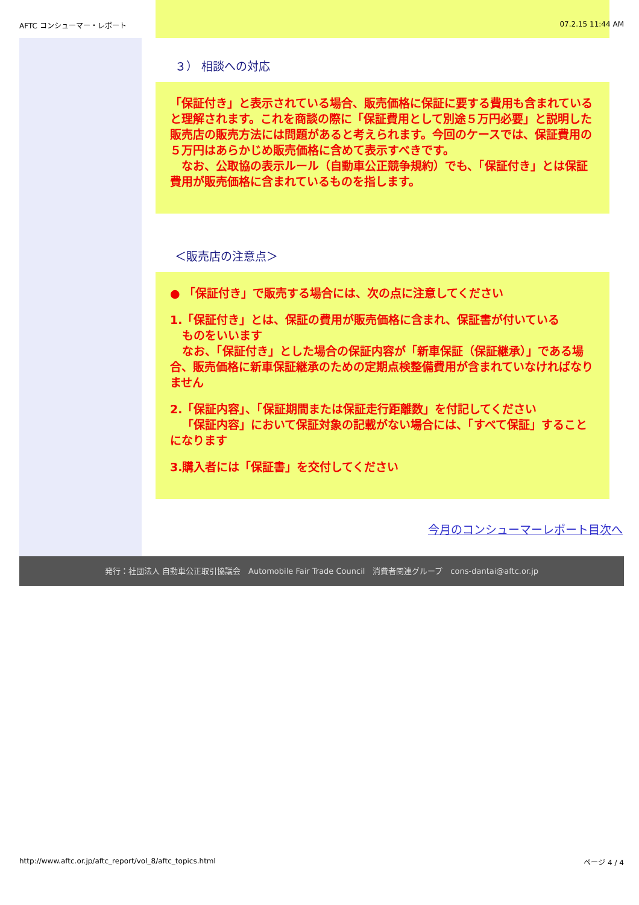AFTC コンシューマー・レポート 07.2.15 11:44 AM
３） 相談への対応
「保証付き」と表示されている場合、販売価格に保証に要する費用も含まれていると理解されます。これを商談の際に「保証費用として別途５万円必要」と説明した販売店の販売方法には問題があると考えられます。今回のケースでは、保証費用の５万円はあらかじめ販売価格に含めて表示すべきです。
　なお、公取協の表示ルール（自動車公正競争規約）でも、「保証付き」とは保証費用が販売価格に含まれているものを指します。
＜販売店の注意点＞
● 「保証付き」で販売する場合には、次の点に注意してください
1.「保証付き」とは、保証の費用が販売価格に含まれ、保証書が付いている
ものをいいます
なお、「保証付き」とした場合の保証内容が「新車保証（保証継承）」である場合、販売価格に新車保証継承のための定期点検整備費用が含まれていなければなりません
2.「保証内容」、「保証期間または保証走行距離数」を付記してください
「保証内容」において保証対象の記載がない場合には、「すべて保証」することになります
3.購入者には「保証書」を交付してください
今月のコンシューマーレポート目次へ
発行：社団法人 自動車公正取引協議会　Automobile Fair Trade Council　消費者関連グループ　cons-dantai@aftc.or.jp
http://www.aftc.or.jp/aftc_report/vol_8/aftc_topics.html
ページ 4 / 4